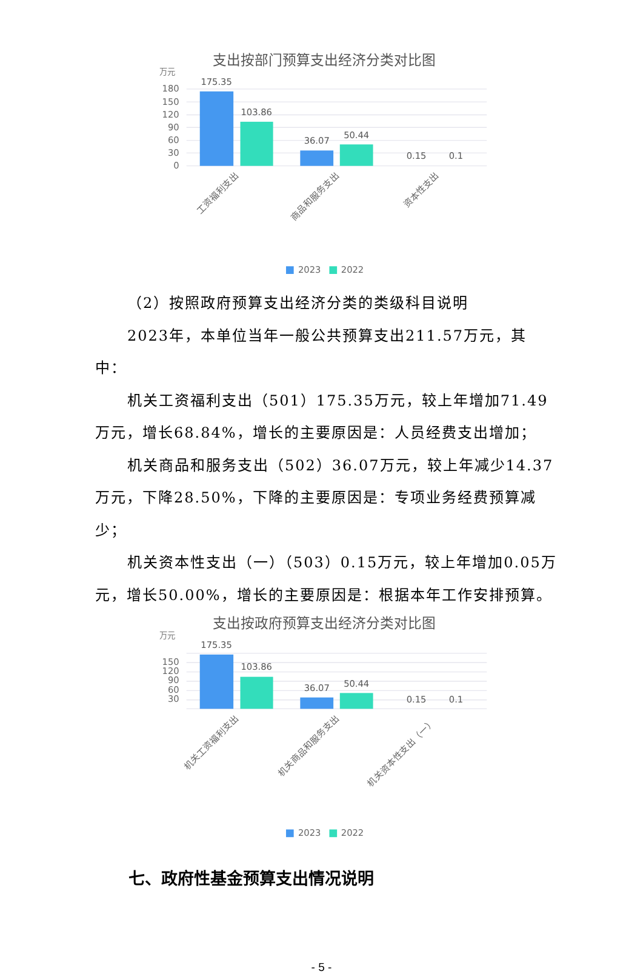支出按部门预算支出经济分类对比图
万元
180
150
120
90
60
30
0
175.35
103.86
36.07
50.44
0.15
0.1
工资福利支出
商品和服务支出
资本性支出
2023
2022
（2）按照政府预算支出经济分类的类级科目说明
2023年，本单位当年一般公共预算支出211.57万元，其中：
机关工资福利支出（501）175.35万元，较上年增加71.49万元，增长68.84%，增长的主要原因是：人员经费支出增加；
机关商品和服务支出（502）36.07万元，较上年减少14.37万元，下降28.50%，下降的主要原因是：专项业务经费预算减少；
机关资本性支出（一）（503）0.15万元，较上年增加0.05万元，增长50.00%，增长的主要原因是：根据本年工作安排预算。
支出按政府预算支出经济分类对比图
万元
150
120
90
60
30
175.35
103.86
36.07
50.44
0.15
0.1
机关工资福利支出
机关商品和服务支出
机关资本性支出（一）
2023
2022
七、政府性基金预算支出情况说明
- 5 -